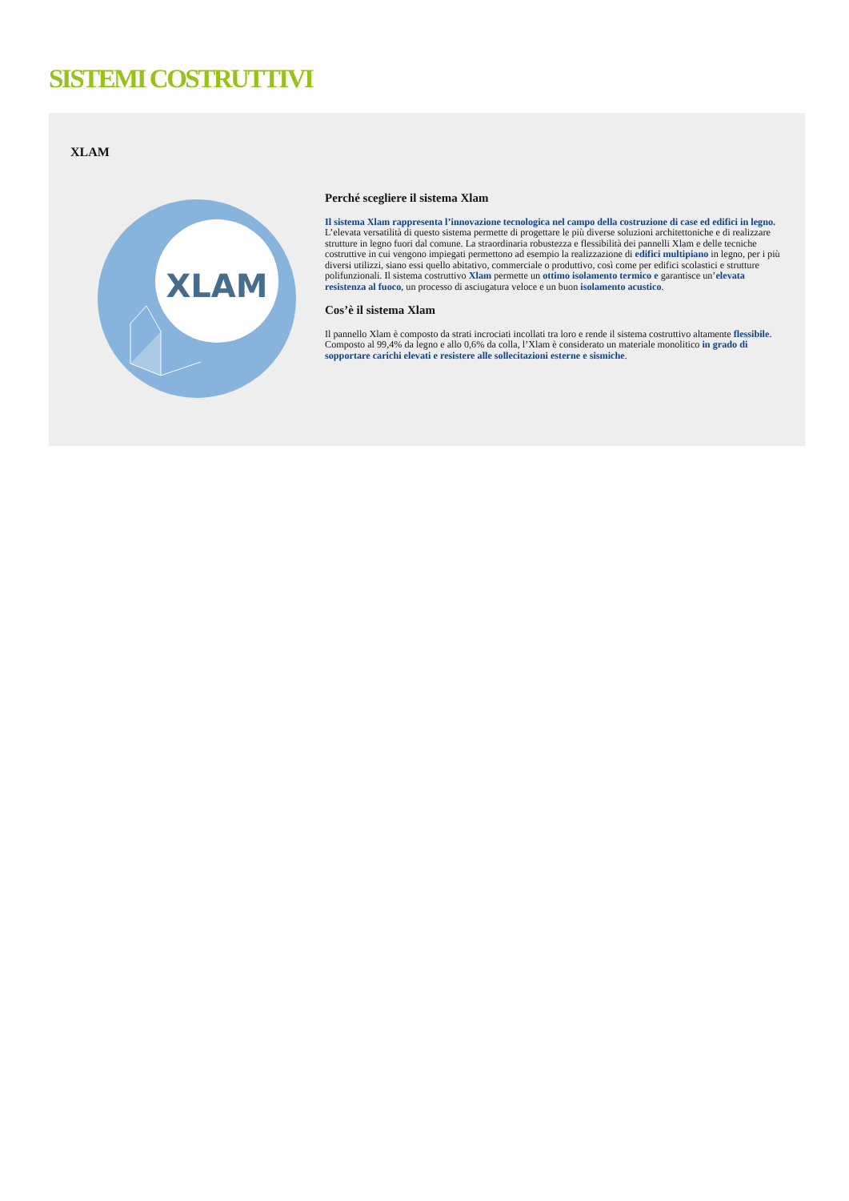SISTEMI COSTRUTTIVI
XLAM
XLAM
Perché scegliere il sistema Xlam
Il sistema Xlam rappresenta l’innovazione tecnologica nel campo della costruzione di case ed edifici in legno. L’elevata versatilità di questo sistema permette di progettare le più diverse soluzioni architettoniche e di realizzare strutture in legno fuori dal comune. La straordinaria robustezza e flessibilità dei pannelli Xlam e delle tecniche costruttive in cui vengono impiegati permettono ad esempio la realizzazione di edifici multipiano in legno, per i più diversi utilizzi, siano essi quello abitativo, commerciale o produttivo, così come per edifici scolastici e strutture polifunzionali. Il sistema costruttivo Xlam permette un ottimo isolamento termico e garantisce un’elevata resistenza al fuoco, un processo di asciugatura veloce e un buon isolamento acustico.
Cos’è il sistema Xlam
Il pannello Xlam è composto da strati incrociati incollati tra loro e rende il sistema costruttivo altamente flessibile. Composto al 99,4% da legno e allo 0,6% da colla, l’Xlam è considerato un materiale monolitico in grado di sopportare carichi elevati e resistere alle sollecitazioni esterne e sismiche.